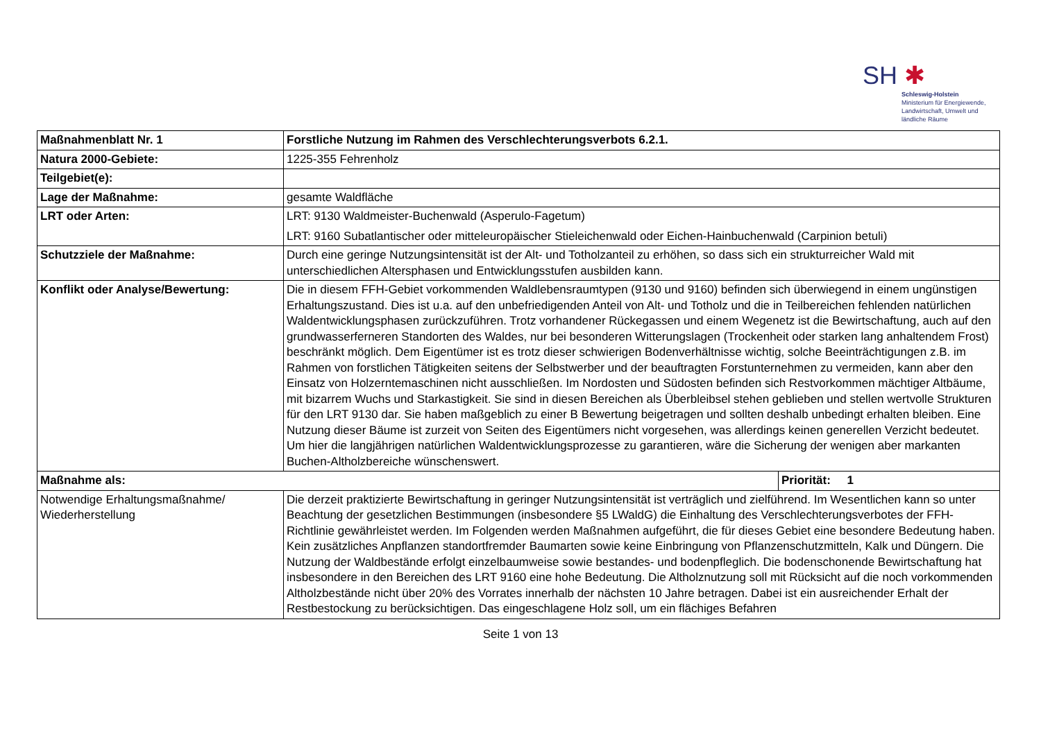SH ✱
Schleswig-Holstein
Ministerium für Energiewende,
Landwirtschaft, Umwelt und
ländliche Räume
| Maßnahmenblatt Nr. 1 | Forstliche Nutzung im Rahmen des Verschlechterungsverbots 6.2.1. | |
| Natura 2000-Gebiete: | 1225-355 Fehrenholz | |
| Teilgebiet(e): | | |
| Lage der Maßnahme: | gesamte Waldfläche | |
| LRT oder Arten: | LRT: 9130 Waldmeister-Buchenwald (Asperulo-Fagetum) LRT: 9160 Subatlantischer oder mitteleuropäischer Stieleichenwald oder Eichen-Hainbuchenwald (Carpinion betuli) | |
| Schutzziele der Maßnahme: | Durch eine geringe Nutzungsintensität ist der Alt- und Totholzanteil zu erhöhen, so dass sich ein strukturreicher Wald mit unterschiedlichen Altersphasen und Entwicklungsstufen ausbilden kann. | |
| Konflikt oder Analyse/Bewertung: | Die in diesem FFH-Gebiet vorkommenden Waldlebensraumtypen (9130 und 9160) befinden sich überwiegend in einem ungünstigen Erhaltungszustand. Dies ist u.a. auf den unbefriedigenden Anteil von Alt- und Totholz und die in Teilbereichen fehlenden natürlichen Waldentwicklungsphasen zurückzuführen. Trotz vorhandener Rückegassen und einem Wegenetz ist die Bewirtschaftung, auch auf den grundwasserferneren Standorten des Waldes, nur bei besonderen Witterungslagen (Trockenheit oder starken lang anhaltendem Frost) beschränkt möglich. Dem Eigentümer ist es trotz dieser schwierigen Bodenverhältnisse wichtig, solche Beeinträchtigungen z.B. im Rahmen von forstlichen Tätigkeiten seitens der Selbstwerber und der beauftragten Forstunternehmen zu vermeiden, kann aber den Einsatz von Holzerntemaschinen nicht ausschließen. Im Nordosten und Südosten befinden sich Restvorkommen mächtiger Altbäume, mit bizarrem Wuchs und Starkastigkeit. Sie sind in diesen Bereichen als Überbleibsel stehen geblieben und stellen wertvolle Strukturen für den LRT 9130 dar. Sie haben maßgeblich zu einer B Bewertung beigetragen und sollten deshalb unbedingt erhalten bleiben. Eine Nutzung dieser Bäume ist zurzeit von Seiten des Eigentümers nicht vorgesehen, was allerdings keinen generellen Verzicht bedeutet. Um hier die langjährigen natürlichen Waldentwicklungsprozesse zu garantieren, wäre die Sicherung der wenigen aber markanten Buchen-Altholzbereiche wünschenswert. | |
| Maßnahme als: | | Priorität: 1 |
| Notwendige Erhaltungsmaßnahme/ Wiederherstellung | Die derzeit praktizierte Bewirtschaftung in geringer Nutzungsintensität ist verträglich und zielführend. Im Wesentlichen kann so unter Beachtung der gesetzlichen Bestimmungen (insbesondere §5 LWaldG) die Einhaltung des Verschlechterungsverbotes der FFH-Richtlinie gewährleistet werden. Im Folgenden werden Maßnahmen aufgeführt, die für dieses Gebiet eine besondere Bedeutung haben. Kein zusätzliches Anpflanzen standortfremder Baumarten sowie keine Einbringung von Pflanzenschutzmitteln, Kalk und Düngern. Die Nutzung der Waldbestände erfolgt einzelbaumweise sowie bestandes- und bodenpfleglich. Die bodenschonende Bewirtschaftung hat insbesondere in den Bereichen des LRT 9160 eine hohe Bedeutung. Die Altholznutzung soll mit Rücksicht auf die noch vorkommenden Altholzbestände nicht über 20% des Vorrates innerhalb der nächsten 10 Jahre betragen. Dabei ist ein ausreichender Erhalt der Restbestockung zu berücksichtigen. Das eingeschlagene Holz soll, um ein flächiges Befahren | |
Seite 1 von 13